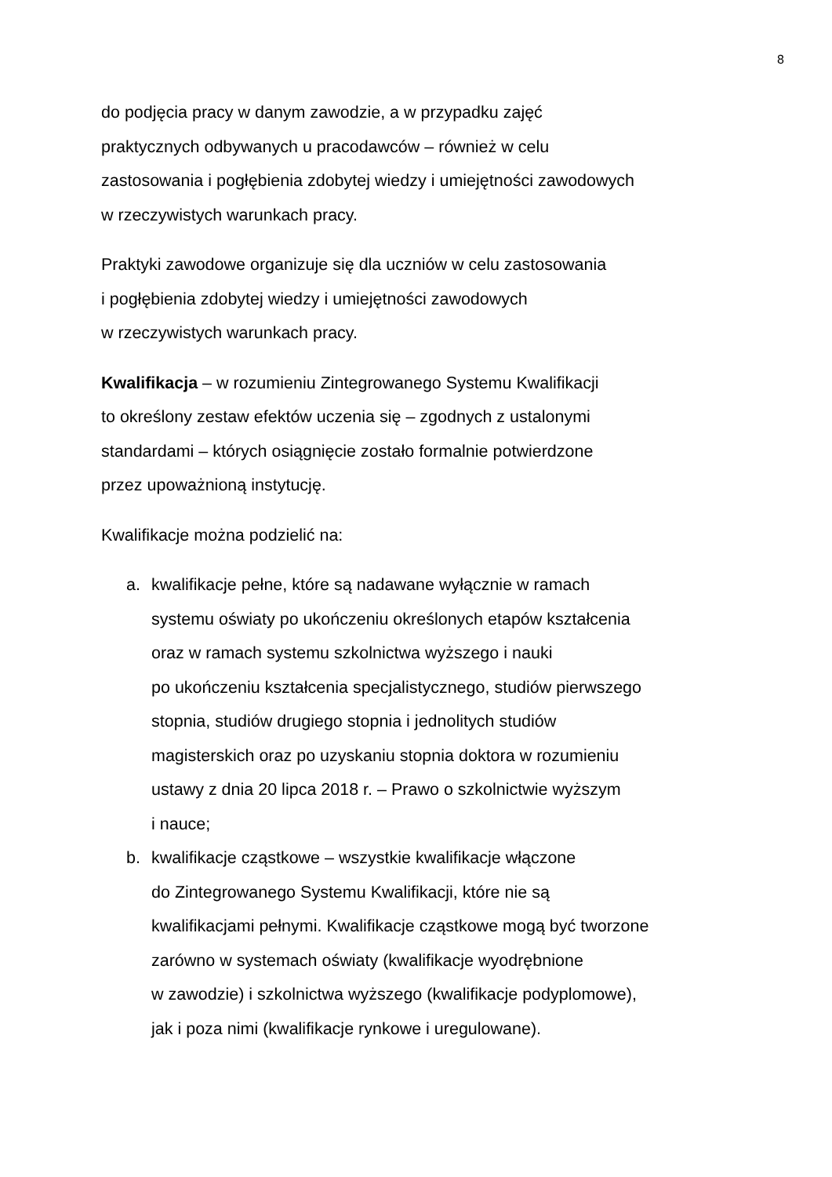8
do podjęcia pracy w danym zawodzie, a w przypadku zajęć
praktycznych odbywanych u pracodawców – również w celu
zastosowania i pogłębienia zdobytej wiedzy i umiejętności zawodowych
w rzeczywistych warunkach pracy.
Praktyki zawodowe organizuje się dla uczniów w celu zastosowania
i pogłębienia zdobytej wiedzy i umiejętności zawodowych
w rzeczywistych warunkach pracy.
Kwalifikacja – w rozumieniu Zintegrowanego Systemu Kwalifikacji
to określony zestaw efektów uczenia się – zgodnych z ustalonymi
standardami – których osiągnięcie zostało formalnie potwierdzone
przez upoważnioną instytucję.
Kwalifikacje można podzielić na:
a. kwalifikacje pełne, które są nadawane wyłącznie w ramach
systemu oświaty po ukończeniu określonych etapów kształcenia
oraz w ramach systemu szkolnictwa wyższego i nauki
po ukończeniu kształcenia specjalistycznego, studiów pierwszego
stopnia, studiów drugiego stopnia i jednolitych studiów
magisterskich oraz po uzyskaniu stopnia doktora w rozumieniu
ustawy z dnia 20 lipca 2018 r. – Prawo o szkolnictwie wyższym
i nauce;
b. kwalifikacje cząstkowe – wszystkie kwalifikacje włączone
do Zintegrowanego Systemu Kwalifikacji, które nie są
kwalifikacjami pełnymi. Kwalifikacje cząstkowe mogą być tworzone
zarówno w systemach oświaty (kwalifikacje wyodrębnione
w zawodzie) i szkolnictwa wyższego (kwalifikacje podyplomowe),
jak i poza nimi (kwalifikacje rynkowe i uregulowane).